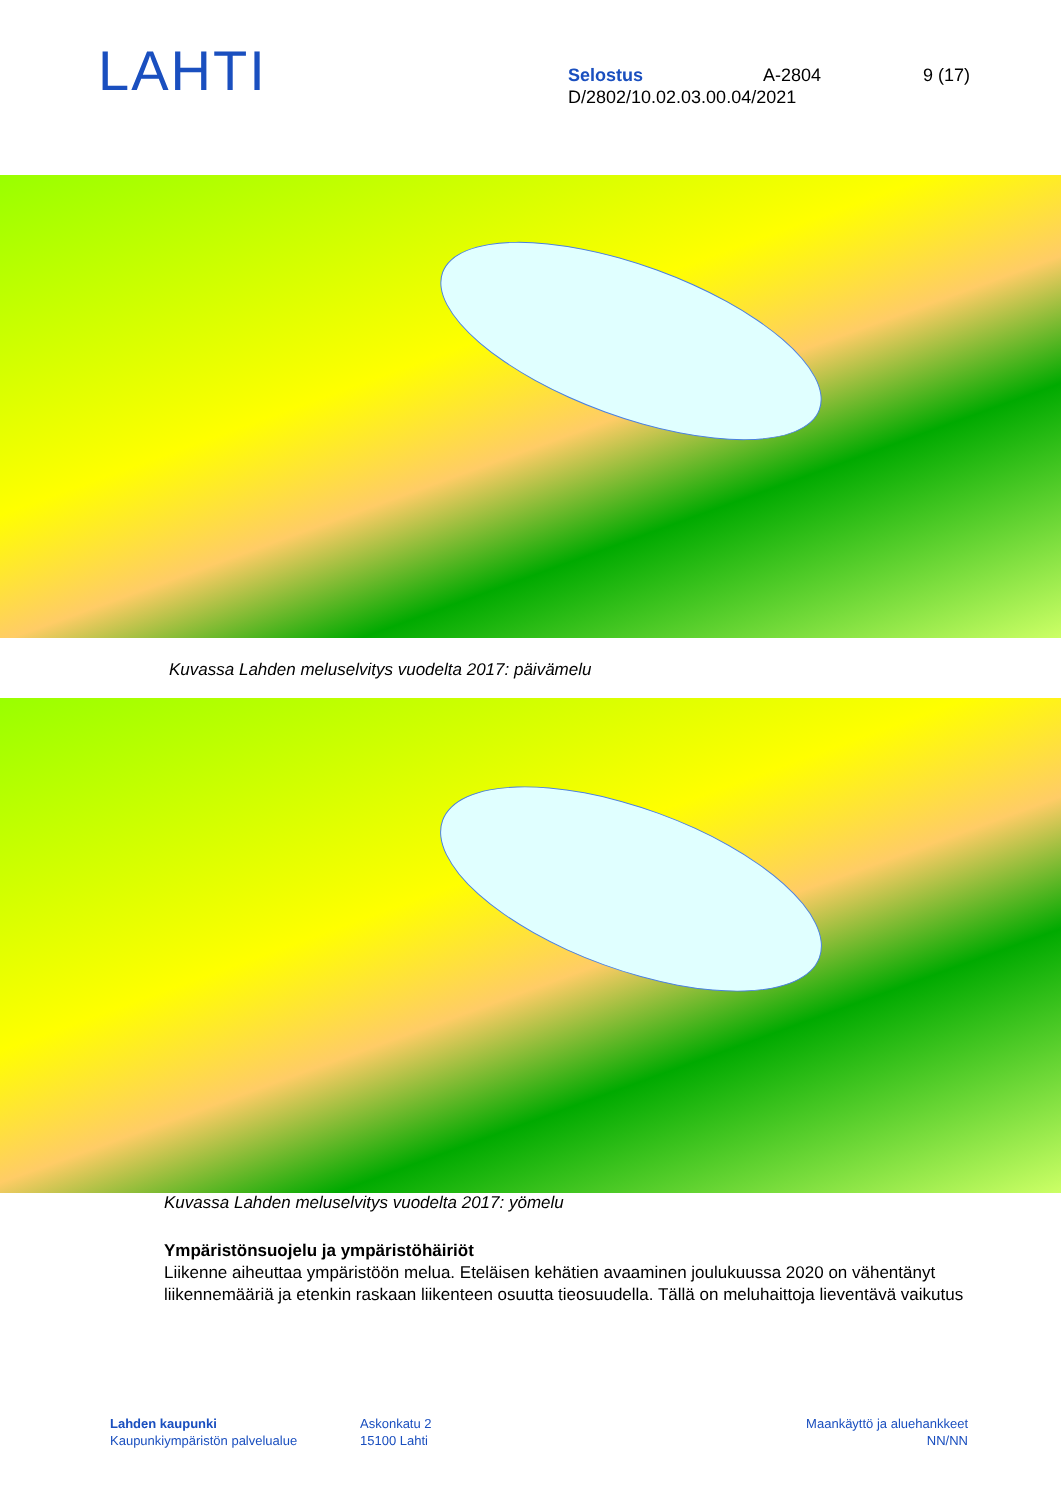LAHTI
Selostus A-2804 9 (17)
D/2802/10.02.03.00.04/2021
Kuvassa Lahden meluselvitys vuodelta 2017: päivämelu
Kuvassa Lahden meluselvitys vuodelta 2017: yömelu
Ympäristönsuojelu ja ympäristöhäiriöt
Liikenne aiheuttaa ympäristöön melua. Eteläisen kehätien avaaminen joulukuussa 2020 on vähentänyt liikennemääriä ja etenkin raskaan liikenteen osuutta tieosuudella. Tällä on meluhaittoja lieventävä vaikutus
Lahden kaupunki
Kaupunkiympäristön palvelualue
Askonkatu 2
15100 Lahti
Maankäyttö ja aluehankkeet
NN/NN